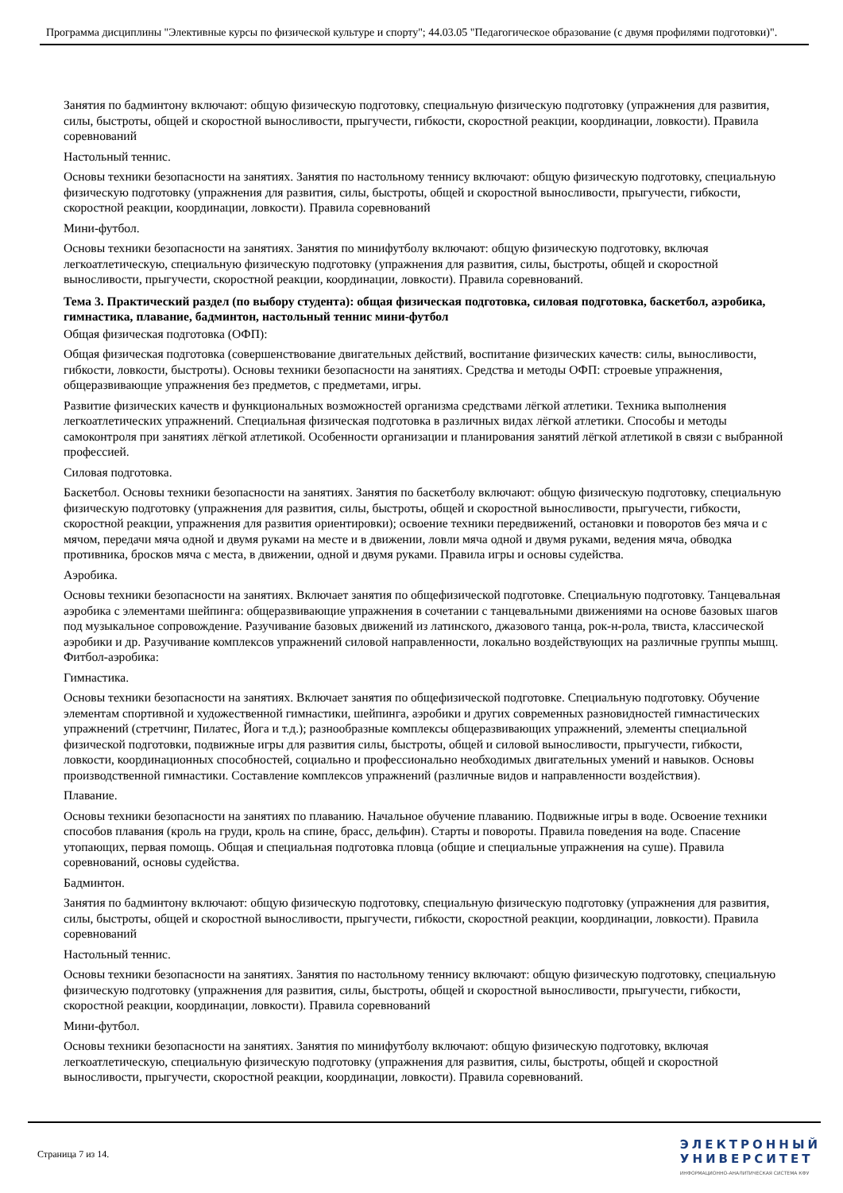Программа дисциплины "Элективные курсы по физической культуре и спорту"; 44.03.05 "Педагогическое образование (с двумя профилями подготовки)".
Занятия по бадминтону включают: общую физическую подготовку, специальную физическую подготовку (упражнения для развития, силы, быстроты, общей и скоростной выносливости, прыгучести, гибкости, скоростной реакции, координации, ловкости). Правила соревнований
Настольный теннис.
Основы техники безопасности на занятиях. Занятия по настольному теннису включают: общую физическую подготовку, специальную физическую подготовку (упражнения для развития, силы, быстроты, общей и скоростной выносливости, прыгучести, гибкости, скоростной реакции, координации, ловкости). Правила соревнований
Мини-футбол.
Основы техники безопасности на занятиях. Занятия по минифутболу включают: общую физическую подготовку, включая легкоатлетическую, специальную физическую подготовку (упражнения для развития, силы, быстроты, общей и скоростной выносливости, прыгучести, скоростной реакции, координации, ловкости). Правила соревнований.
Тема 3. Практический раздел (по выбору студента): общая физическая подготовка, силовая подготовка, баскетбол, аэробика, гимнастика, плавание, бадминтон, настольный теннис мини-футбол
Общая физическая подготовка (ОФП):
Общая физическая подготовка (совершенствование двигательных действий, воспитание физических качеств: силы, выносливости, гибкости, ловкости, быстроты). Основы техники безопасности на занятиях. Средства и методы ОФП: строевые упражнения, общеразвивающие упражнения без предметов, с предметами, игры.
Развитие физических качеств и функциональных возможностей организма средствами лёгкой атлетики. Техника выполнения легкоатлетических упражнений. Специальная физическая подготовка в различных видах лёгкой атлетики. Способы и методы самоконтроля при занятиях лёгкой атлетикой. Особенности организации и планирования занятий лёгкой атлетикой в связи с выбранной профессией.
Силовая подготовка.
Баскетбол. Основы техники безопасности на занятиях. Занятия по баскетболу включают: общую физическую подготовку, специальную физическую подготовку (упражнения для развития, силы, быстроты, общей и скоростной выносливости, прыгучести, гибкости, скоростной реакции, упражнения для развития ориентировки); освоение техники передвижений, остановки и поворотов без мяча и с мячом, передачи мяча одной и двумя руками на месте и в движении, ловли мяча одной и двумя руками, ведения мяча, обводка противника, бросков мяча с места, в движении, одной и двумя руками. Правила игры и основы судейства.
Аэробика.
Основы техники безопасности на занятиях. Включает занятия по общефизической подготовке. Специальную подготовку. Танцевальная аэробика с элементами шейпинга: общеразвивающие упражнения в сочетании с танцевальными движениями на основе базовых шагов под музыкальное сопровождение. Разучивание базовых движений из латинского, джазового танца, рок-н-рола, твиста, классической аэробики и др. Разучивание комплексов упражнений силовой направленности, локально воздействующих на различные группы мышц. Фитбол-аэробика:
Гимнастика.
Основы техники безопасности на занятиях. Включает занятия по общефизической подготовке. Специальную подготовку. Обучение элементам спортивной и художественной гимнастики, шейпинга, аэробики и других современных разновидностей гимнастических упражнений (стретчинг, Пилатес, Йога и т.д.); разнообразные комплексы общеразвивающих упражнений, элементы специальной физической подготовки, подвижные игры для развития силы, быстроты, общей и силовой выносливости, прыгучести, гибкости, ловкости, координационных способностей, социально и профессионально необходимых двигательных умений и навыков. Основы производственной гимнастики. Составление комплексов упражнений (различные видов и направленности воздействия).
Плавание.
Основы техники безопасности на занятиях по плаванию. Начальное обучение плаванию. Подвижные игры в воде. Освоение техники способов плавания (кроль на груди, кроль на спине, брасс, дельфин). Старты и повороты. Правила поведения на воде. Спасение утопающих, первая помощь. Общая и специальная подготовка пловца (общие и специальные упражнения на суше). Правила соревнований, основы судейства.
Бадминтон.
Занятия по бадминтону включают: общую физическую подготовку, специальную физическую подготовку (упражнения для развития, силы, быстроты, общей и скоростной выносливости, прыгучести, гибкости, скоростной реакции, координации, ловкости). Правила соревнований
Настольный теннис.
Основы техники безопасности на занятиях. Занятия по настольному теннису включают: общую физическую подготовку, специальную физическую подготовку (упражнения для развития, силы, быстроты, общей и скоростной выносливости, прыгучести, гибкости, скоростной реакции, координации, ловкости). Правила соревнований
Мини-футбол.
Основы техники безопасности на занятиях. Занятия по минифутболу включают: общую физическую подготовку, включая легкоатлетическую, специальную физическую подготовку (упражнения для развития, силы, быстроты, общей и скоростной выносливости, прыгучести, скоростной реакции, координации, ловкости). Правила соревнований.
Страница 7 из 14.
ЭЛЕКТРОННЫЙ
УНИВЕРСИТЕТ
ИНФОРМАЦИОННО-АНАЛИТИЧЕСКАЯ СИСТЕМА КФУ